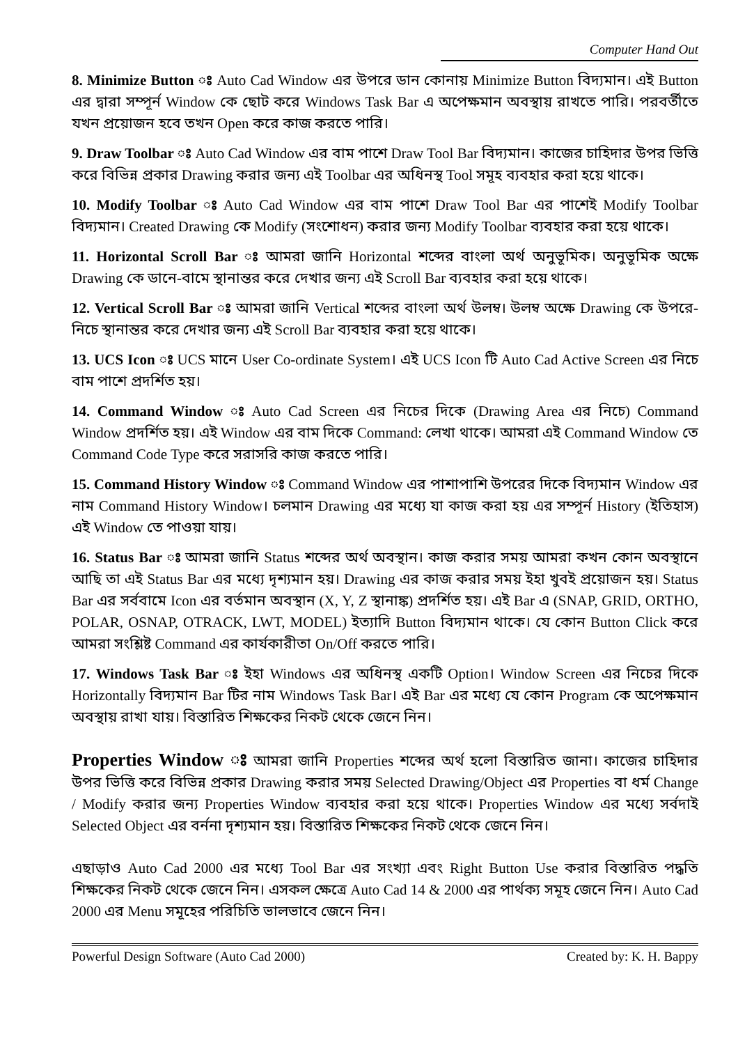Computer Hand Out
8. Minimize Button ঃ Auto Cad Window এর উপরে ডান কোনায় Minimize Button বিদ্যমান। এই Button এর দ্বারা সম্পূর্ন Window কে ছোট করে Windows Task Bar এ অপেক্ষমান অবস্থায় রাখতে পারি। পরবর্তীতে যখন প্রয়োজন হবে তখন Open করে কাজ করতে পারি।
9. Draw Toolbar ঃ Auto Cad Window এর বাম পাশে Draw Tool Bar বিদ্যমান। কাজের চাহিদার উপর ভিত্তি করে বিভিন্ন প্রকার Drawing করার জন্য এই Toolbar এর অধিনস্থ Tool সমূহ ব্যবহার করা হয়ে থাকে।
10. Modify Toolbar ঃ Auto Cad Window এর বাম পাশে Draw Tool Bar এর পাশেই Modify Toolbar বিদ্যমান। Created Drawing কে Modify (সংশোধন) করার জন্য Modify Toolbar ব্যবহার করা হয়ে থাকে।
11. Horizontal Scroll Bar ঃ আমরা জানি Horizontal শব্দের বাংলা অর্থ অনুভূমিক। অনুভূমিক অক্ষে Drawing কে ডানে-বামে স্থানান্তর করে দেখার জন্য এই Scroll Bar ব্যবহার করা হয়ে থাকে।
12. Vertical Scroll Bar ঃ আমরা জানি Vertical শব্দের বাংলা অর্থ উলম্ব। উলম্ব অক্ষে Drawing কে উপরে-নিচে স্থানান্তর করে দেখার জন্য এই Scroll Bar ব্যবহার করা হয়ে থাকে।
13. UCS Icon ঃ UCS মানে User Co-ordinate System। এই UCS Icon টি Auto Cad Active Screen এর নিচে বাম পাশে প্রদর্শিত হয়।
14. Command Window ঃ Auto Cad Screen এর নিচের দিকে (Drawing Area এর নিচে) Command Window প্রদর্শিত হয়। এই Window এর বাম দিকে Command: লেখা থাকে। আমরা এই Command Window তে Command Code Type করে সরাসরি কাজ করতে পারি।
15. Command History Window ঃ Command Window এর পাশাপাশি উপরের দিকে বিদ্যমান Window এর নাম Command History Window। চলমান Drawing এর মধ্যে যা কাজ করা হয় এর সম্পূর্ন History (ইতিহাস) এই Window তে পাওয়া যায়।
16. Status Bar ঃ আমরা জানি Status শব্দের অর্থ অবস্থান। কাজ করার সময় আমরা কখন কোন অবস্থানে আছি তা এই Status Bar এর মধ্যে দৃশ্যমান হয়। Drawing এর কাজ করার সময় ইহা খুবই প্রয়োজন হয়। Status Bar এর সর্ববামে Icon এর বর্তমান অবস্থান (X, Y, Z স্থানাঙ্ক) প্রদর্শিত হয়। এই Bar এ (SNAP, GRID, ORTHO, POLAR, OSNAP, OTRACK, LWT, MODEL) ইত্যাদি Button বিদ্যমান থাকে। যে কোন Button Click করে আমরা সংশ্লিষ্ট Command এর কার্যকারীতা On/Off করতে পারি।
17. Windows Task Bar ঃ ইহা Windows এর অধিনস্থ একটি Option। Window Screen এর নিচের দিকে Horizontally বিদ্যমান Bar টির নাম Windows Task Bar। এই Bar এর মধ্যে যে কোন Program কে অপেক্ষমান অবস্থায় রাখা যায়। বিস্তারিত শিক্ষকের নিকট থেকে জেনে নিন।
Properties Window ঃ আমরা জানি Properties শব্দের অর্থ হলো বিস্তারিত জানা। কাজের চাহিদার উপর ভিত্তি করে বিভিন্ন প্রকার Drawing করার সময় Selected Drawing/Object এর Properties বা ধর্ম Change / Modify করার জন্য Properties Window ব্যবহার করা হয়ে থাকে। Properties Window এর মধ্যে সর্বদাই Selected Object এর বর্ননা দৃশ্যমান হয়। বিস্তারিত শিক্ষকের নিকট থেকে জেনে নিন।
এছাড়াও Auto Cad 2000 এর মধ্যে Tool Bar এর সংখ্যা এবং Right Button Use করার বিস্তারিত পদ্ধতি শিক্ষকের নিকট থেকে জেনে নিন। এসকল ক্ষেত্রে Auto Cad 14 & 2000 এর পার্থক্য সমূহ জেনে নিন। Auto Cad 2000 এর Menu সমূহের পরিচিতি ভালভাবে জেনে নিন।
Powerful Design Software (Auto Cad 2000) Created by: K. H. Bappy